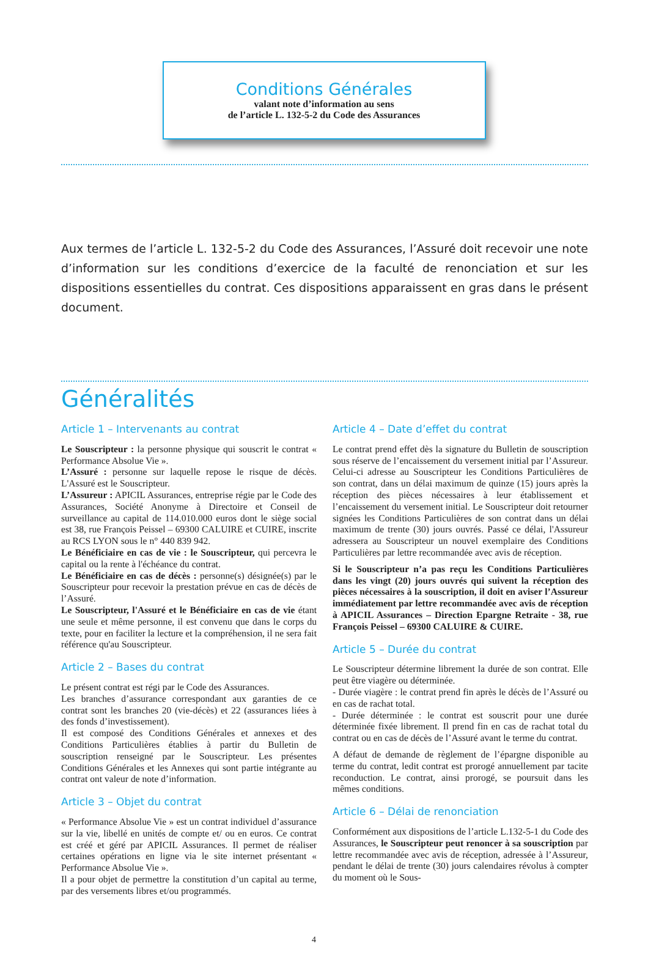Conditions Générales
valant note d’information au sens
de l’article L. 132-5-2 du Code des Assurances
Aux termes de l’article L. 132-5-2 du Code des Assurances, l’Assuré doit recevoir une note d’information sur les conditions d’exercice de la faculté de renonciation et sur les dispositions essentielles du contrat. Ces dispositions apparaissent en gras dans le présent document.
Généralités
Article 1 – Intervenants au contrat
Le Souscripteur : la personne physique qui souscrit le contrat « Performance Absolue Vie ».
L’Assuré : personne sur laquelle repose le risque de décès. L'Assuré est le Souscripteur.
L’Assureur : APICIL Assurances, entreprise régie par le Code des Assurances, Société Anonyme à Directoire et Conseil de surveillance au capital de 114.010.000 euros dont le siège social est 38, rue François Peissel – 69300 CALUIRE et CUIRE, inscrite au RCS LYON sous le n° 440 839 942.
Le Bénéficiaire en cas de vie : le Souscripteur, qui percevra le capital ou la rente à l'échéance du contrat.
Le Bénéficiaire en cas de décès : personne(s) désignée(s) par le Souscripteur pour recevoir la prestation prévue en cas de décès de l’Assuré.
Le Souscripteur, l'Assuré et le Bénéficiaire en cas de vie étant une seule et même personne, il est convenu que dans le corps du texte, pour en faciliter la lecture et la compréhension, il ne sera fait référence qu'au Souscripteur.
Article 2 – Bases du contrat
Le présent contrat est régi par le Code des Assurances.
Les branches d’assurance correspondant aux garanties de ce contrat sont les branches 20 (vie-décès) et 22 (assurances liées à des fonds d’investissement).
Il est composé des Conditions Générales et annexes et des Conditions Particulières établies à partir du Bulletin de souscription renseigné par le Souscripteur. Les présentes Conditions Générales et les Annexes qui sont partie intégrante au contrat ont valeur de note d’information.
Article 3 – Objet du contrat
« Performance Absolue Vie » est un contrat individuel d’assurance sur la vie, libellé en unités de compte et/ ou en euros. Ce contrat est créé et géré par APICIL Assurances. Il permet de réaliser certaines opérations en ligne via le site internet présentant « Performance Absolue Vie ».
Il a pour objet de permettre la constitution d’un capital au terme, par des versements libres et/ou programmés.
Article 4 – Date d’effet du contrat
Le contrat prend effet dès la signature du Bulletin de souscription sous réserve de l’encaissement du versement initial par l’Assureur. Celui-ci adresse au Souscripteur les Conditions Particulières de son contrat, dans un délai maximum de quinze (15) jours après la réception des pièces nécessaires à leur établissement et l’encaissement du versement initial. Le Souscripteur doit retourner signées les Conditions Particulières de son contrat dans un délai maximum de trente (30) jours ouvrés. Passé ce délai, l'Assureur adressera au Souscripteur un nouvel exemplaire des Conditions Particulières par lettre recommandée avec avis de réception.
Si le Souscripteur n’a pas reçu les Conditions Particulières dans les vingt (20) jours ouvrés qui suivent la réception des pièces nécessaires à la souscription, il doit en aviser l’Assureur immédiatement par lettre recommandée avec avis de réception à APICIL Assurances – Direction Epargne Retraite - 38, rue François Peissel – 69300 CALUIRE & CUIRE.
Article 5 – Durée du contrat
Le Souscripteur détermine librement la durée de son contrat. Elle peut être viagère ou déterminée.
- Durée viagère : le contrat prend fin après le décès de l’Assuré ou en cas de rachat total.
- Durée déterminée : le contrat est souscrit pour une durée déterminée fixée librement. Il prend fin en cas de rachat total du contrat ou en cas de décès de l’Assuré avant le terme du contrat.
A défaut de demande de règlement de l’épargne disponible au terme du contrat, ledit contrat est prorogé annuellement par tacite reconduction. Le contrat, ainsi prorogé, se poursuit dans les mêmes conditions.
Article 6 – Délai de renonciation
Conformément aux dispositions de l’article L.132-5-1 du Code des Assurances, le Souscripteur peut renoncer à sa souscription par lettre recommandée avec avis de réception, adressée à l’Assureur, pendant le délai de trente (30) jours calendaires révolus à compter du moment où le Sous-
4